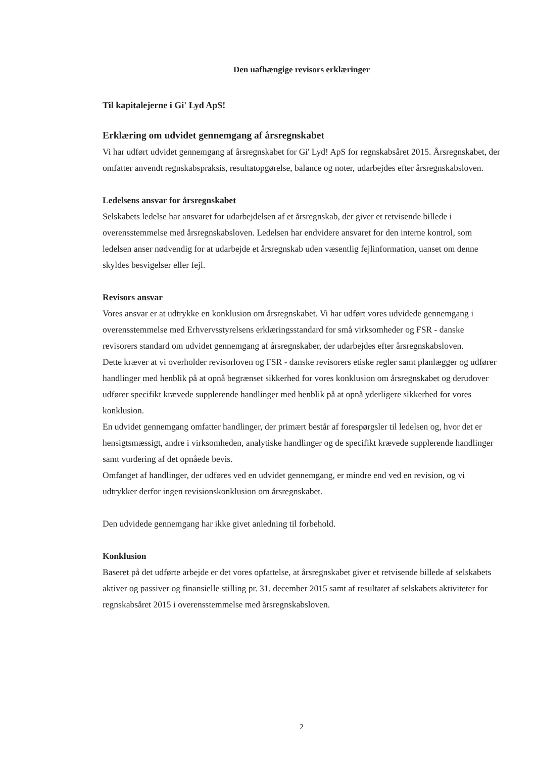Den uafhængige revisors erklæringer
Til kapitalejerne i Gi' Lyd ApS!
Erklæring om udvidet gennemgang af årsregnskabet
Vi har udført udvidet gennemgang af årsregnskabet for Gi' Lyd! ApS for regnskabsåret 2015. Årsregnskabet, der omfatter anvendt regnskabspraksis, resultatopgørelse, balance og noter, udarbejdes efter årsregnskabsloven.
Ledelsens ansvar for årsregnskabet
Selskabets ledelse har ansvaret for udarbejdelsen af et årsregnskab, der giver et retvisende billede i overensstemmelse med årsregnskabsloven. Ledelsen har endvidere ansvaret for den interne kontrol, som ledelsen anser nødvendig for at udarbejde et årsregnskab uden væsentlig fejlinformation, uanset om denne skyldes besvigelser eller fejl.
Revisors ansvar
Vores ansvar er at udtrykke en konklusion om årsregnskabet. Vi har udført vores udvidede gennemgang i overensstemmelse med Erhvervsstyrelsens erklæringsstandard for små virksomheder og FSR - danske revisorers standard om udvidet gennemgang af årsregnskaber, der udarbejdes efter årsregnskabsloven.
Dette kræver at vi overholder revisorloven og FSR - danske revisorers etiske regler samt planlægger og udfører handlinger med henblik på at opnå begrænset sikkerhed for vores konklusion om årsregnskabet og derudover udfører specifikt krævede supplerende handlinger med henblik på at opnå yderligere sikkerhed for vores konklusion.
En udvidet gennemgang omfatter handlinger, der primært består af forespørgsler til ledelsen og, hvor det er hensigtsmæssigt, andre i virksomheden, analytiske handlinger og de specifikt krævede supplerende handlinger samt vurdering af det opnåede bevis.
Omfanget af handlinger, der udføres ved en udvidet gennemgang, er mindre end ved en revision, og vi udtrykker derfor ingen revisionskonklusion om årsregnskabet.
Den udvidede gennemgang har ikke givet anledning til forbehold.
Konklusion
Baseret på det udførte arbejde er det vores opfattelse, at årsregnskabet giver et retvisende billede af selskabets aktiver og passiver og finansielle stilling pr. 31. december 2015 samt af resultatet af selskabets aktiviteter for regnskabsåret 2015 i overensstemmelse med årsregnskabsloven.
2